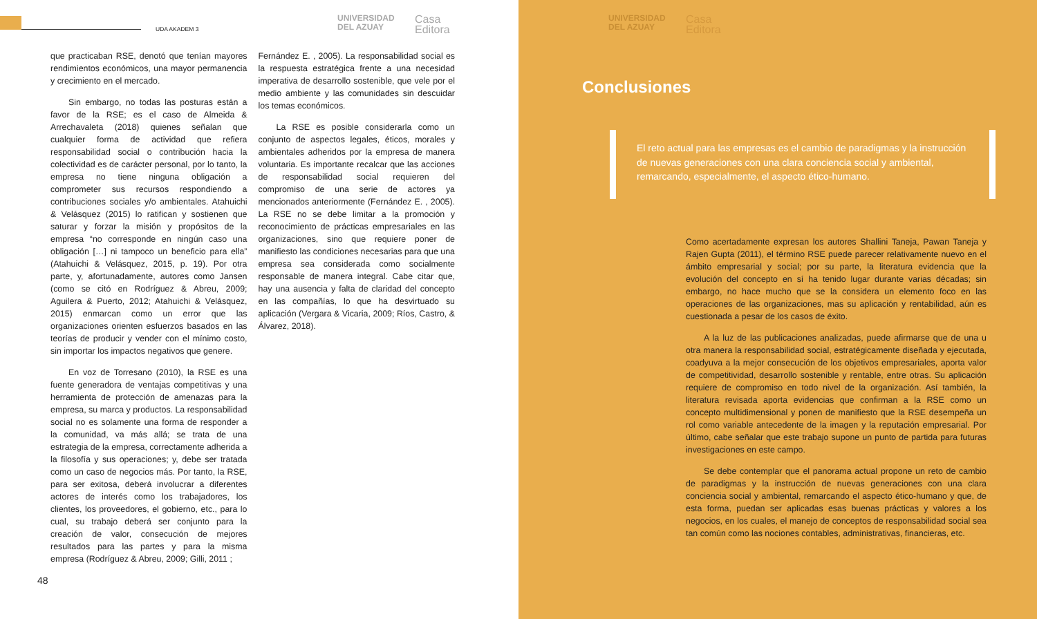UDA AKADEM 3
UNIVERSIDAD
DEL AZUAY
Casa
Editora
que practicaban RSE, denotó que tenían mayores rendimientos económicos, una mayor permanencia y crecimiento en el mercado.
Sin embargo, no todas las posturas están a favor de la RSE; es el caso de Almeida & Arrechavaleta (2018) quienes señalan que cualquier forma de actividad que refiera responsabilidad social o contribución hacia la colectividad es de carácter personal, por lo tanto, la empresa no tiene ninguna obligación a comprometer sus recursos respondiendo a contribuciones sociales y/o ambientales. Atahuichi & Velásquez (2015) lo ratifican y sostienen que saturar y forzar la misión y propósitos de la empresa “no corresponde en ningún caso una obligación […] ni tampoco un beneficio para ella” (Atahuichi & Velásquez, 2015, p. 19). Por otra parte, y, afortunadamente, autores como Jansen (como se citó en Rodríguez & Abreu, 2009; Aguilera & Puerto, 2012; Atahuichi & Velásquez, 2015) enmarcan como un error que las organizaciones orienten esfuerzos basados en las teorías de producir y vender con el mínimo costo, sin importar los impactos negativos que genere.
En voz de Torresano (2010), la RSE es una fuente generadora de ventajas competitivas y una herramienta de protección de amenazas para la empresa, su marca y productos. La responsabilidad social no es solamente una forma de responder a la comunidad, va más allá; se trata de una estrategia de la empresa, correctamente adherida a la filosofía y sus operaciones; y, debe ser tratada como un caso de negocios más. Por tanto, la RSE, para ser exitosa, deberá involucrar a diferentes actores de interés como los trabajadores, los clientes, los proveedores, el gobierno, etc., para lo cual, su trabajo deberá ser conjunto para la creación de valor, consecución de mejores resultados para las partes y para la misma empresa (Rodríguez & Abreu, 2009; Gilli, 2011 ;
Fernández E. , 2005). La responsabilidad social es la respuesta estratégica frente a una necesidad imperativa de desarrollo sostenible, que vele por el medio ambiente y las comunidades sin descuidar los temas económicos.
La RSE es posible considerarla como un conjunto de aspectos legales, éticos, morales y ambientales adheridos por la empresa de manera voluntaria. Es importante recalcar que las acciones de responsabilidad social requieren del compromiso de una serie de actores ya mencionados anteriormente (Fernández E. , 2005). La RSE no se debe limitar a la promoción y reconocimiento de prácticas empresariales en las organizaciones, sino que requiere poner de manifiesto las condiciones necesarias para que una empresa sea considerada como socialmente responsable de manera integral. Cabe citar que, hay una ausencia y falta de claridad del concepto en las compañías, lo que ha desvirtuado su aplicación (Vergara & Vicaria, 2009; Ríos, Castro, & Álvarez, 2018).
48
UNIVERSIDAD
DEL AZUAY
Casa
Editora
Conclusiones
El reto actual para las empresas es el cambio de paradigmas y la instrucción de nuevas generaciones con una clara conciencia social y ambiental, remarcando, especialmente, el aspecto ético-humano.
Como acertadamente expresan los autores Shallini Taneja, Pawan Taneja y Rajen Gupta (2011), el término RSE puede parecer relativamente nuevo en el ámbito empresarial y social; por su parte, la literatura evidencia que la evolución del concepto en sí ha tenido lugar durante varias décadas; sin embargo, no hace mucho que se la considera un elemento foco en las operaciones de las organizaciones, mas su aplicación y rentabilidad, aún es cuestionada a pesar de los casos de éxito.
A la luz de las publicaciones analizadas, puede afirmarse que de una u otra manera la responsabilidad social, estratégicamente diseñada y ejecutada, coadyuva a la mejor consecución de los objetivos empresariales, aporta valor de competitividad, desarrollo sostenible y rentable, entre otras. Su aplicación requiere de compromiso en todo nivel de la organización. Así también, la literatura revisada aporta evidencias que confirman a la RSE como un concepto multidimensional y ponen de manifiesto que la RSE desempeña un rol como variable antecedente de la imagen y la reputación empresarial. Por último, cabe señalar que este trabajo supone un punto de partida para futuras investigaciones en este campo.
Se debe contemplar que el panorama actual propone un reto de cambio de paradigmas y la instrucción de nuevas generaciones con una clara conciencia social y ambiental, remarcando el aspecto ético-humano y que, de esta forma, puedan ser aplicadas esas buenas prácticas y valores a los negocios, en los cuales, el manejo de conceptos de responsabilidad social sea tan común como las nociones contables, administrativas, financieras, etc.